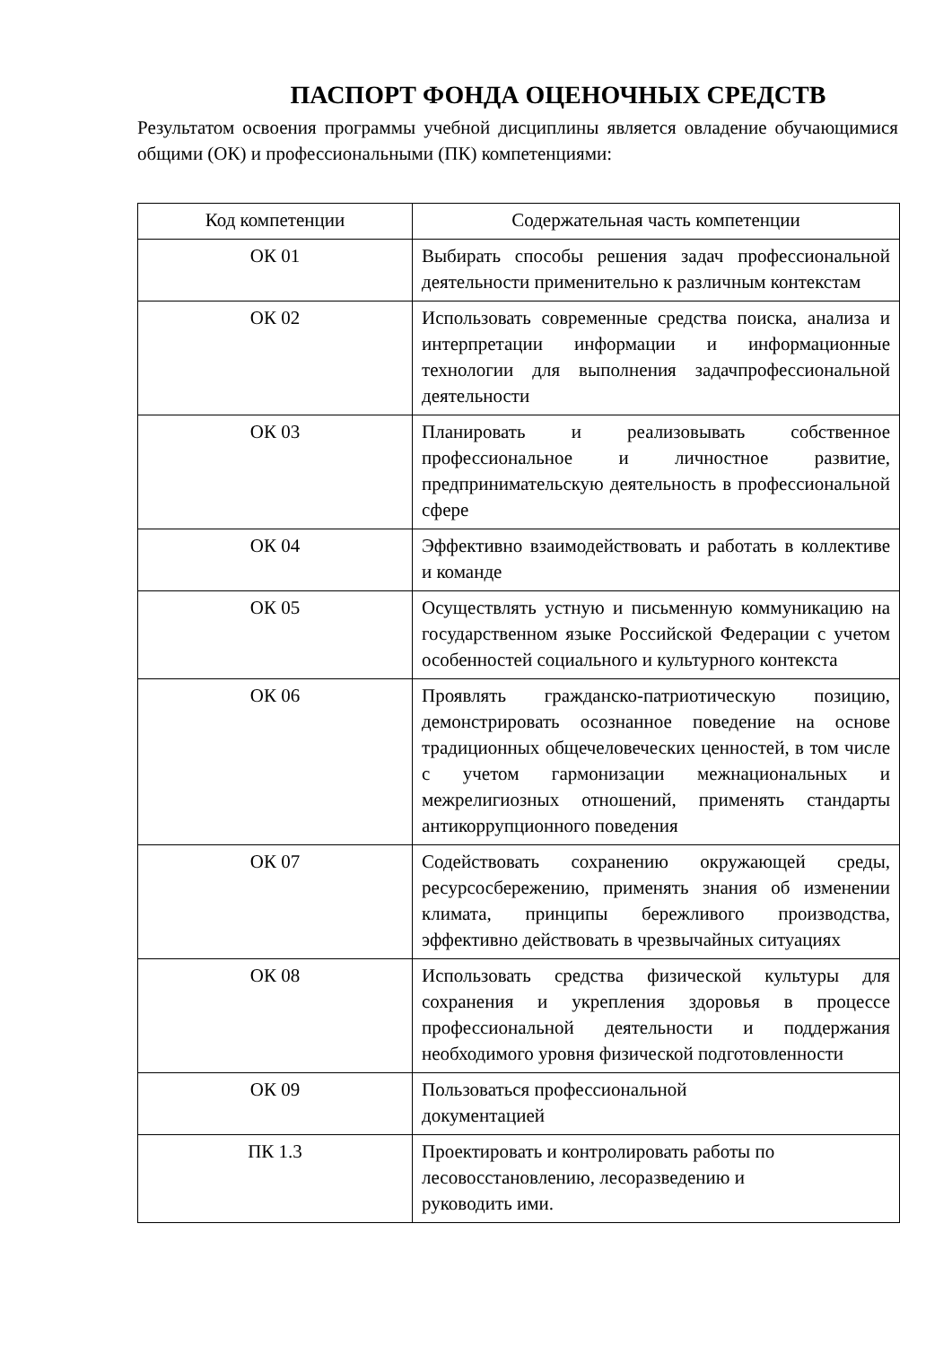ПАСПОРТ ФОНДА ОЦЕНОЧНЫХ СРЕДСТВ
Результатом освоения программы учебной дисциплины является овладение обучающимися общими (ОК) и профессиональными (ПК) компетенциями:
| Код компетенции | Содержательная часть компетенции |
| --- | --- |
| ОК 01 | Выбирать способы решения задач профессиональной деятельности применительно к различным контекстам |
| ОК 02 | Использовать современные средства поиска, анализа и интерпретации информации и информационные технологии для выполнения задачпрофессиональной деятельности |
| ОК 03 | Планировать и реализовывать собственное профессиональное и личностное развитие, предпринимательскую деятельность в профессиональной сфере |
| ОК 04 | Эффективно взаимодействовать и работать в коллективе и команде |
| ОК 05 | Осуществлять устную и письменную коммуникацию на государственном языке Российской Федерации с учетом особенностей социального и культурного контекста |
| ОК 06 | Проявлять гражданско-патриотическую позицию, демонстрировать осознанное поведение на основе традиционных общечеловеческих ценностей, в том числе с учетом гармонизации межнациональных и межрелигиозных отношений, применять стандарты антикоррупционного поведения |
| ОК 07 | Содействовать сохранению окружающей среды, ресурсосбережению, применять знания об изменении климата, принципы бережливого производства, эффективно действовать в чрезвычайных ситуациях |
| ОК 08 | Использовать средства физической культуры для сохранения и укрепления здоровья в процессе профессиональной деятельности и поддержания необходимого уровня физической подготовленности |
| ОК 09 | Пользоваться профессиональной документацией |
| ПК 1.3 | Проектировать и контролировать работы по лесовосстановлению, лесоразведению и руководить ими. |